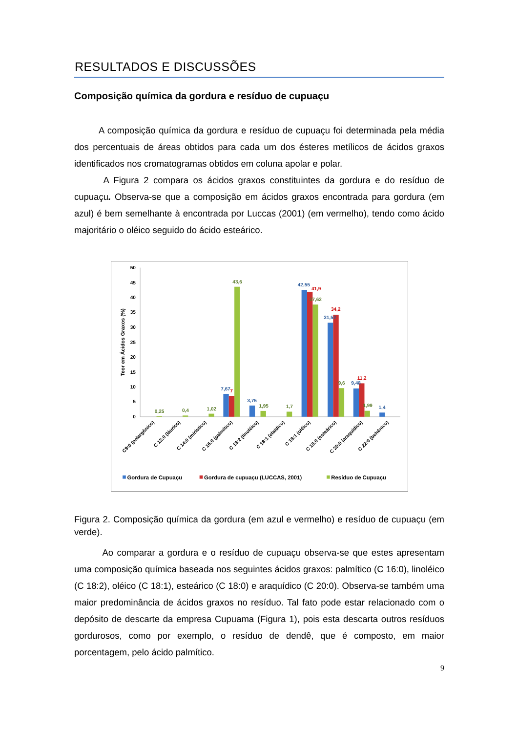RESULTADOS E DISCUSSÕES
Composição química da gordura e resíduo de cupuaçu
A composição química da gordura e resíduo de cupuaçu foi determinada pela média dos percentuais de áreas obtidos para cada um dos ésteres metílicos de ácidos graxos identificados nos cromatogramas obtidos em coluna apolar e polar.
A Figura 2 compara os ácidos graxos constituintes da gordura e do resíduo de cupuaçu. Observa-se que a composição em ácidos graxos encontrada para gordura (em azul) é bem semelhante à encontrada por Luccas (2001) (em vermelho), tendo como ácido majoritário o oléico seguido do ácido esteárico.
0
5
10
15
20
25
30
35
40
45
50
Teor em Ácidos Graxos (%)
0,25
0,4
1,02
7,67
7
43,6
3,75
1,95
1,7
42,55
41,9
37,62
34,2
31,52
9,6
9,48
11,2
1,99
1,4
C9:0 (pelargônico)
C 12:0 (láurico)
C 14:0 (mirístico)
C 16:0 (palmítico)
C 18:2 (linoléico)
C 18:1 (elaídico)
C 18:1 (oléico)
C 18:0 (esteárico)
C 20:0 (araquídico)
C 22:0 (behênico)
Gordura de Cupuaçu
Gordura de cupuaçu (LUCCAS, 2001)
Resíduo de Cupuaçu
Figura 2. Composição química da gordura (em azul e vermelho) e resíduo de cupuaçu (em verde).
Ao comparar a gordura e o resíduo de cupuaçu observa-se que estes apresentam uma composição química baseada nos seguintes ácidos graxos: palmítico (C 16:0), linoléico (C 18:2), oléico (C 18:1), esteárico (C 18:0) e araquídico (C 20:0). Observa-se também uma maior predominância de ácidos graxos no resíduo. Tal fato pode estar relacionado com o depósito de descarte da empresa Cupuama (Figura 1), pois esta descarta outros resíduos gordurosos, como por exemplo, o resíduo de dendê, que é composto, em maior porcentagem, pelo ácido palmítico.
9